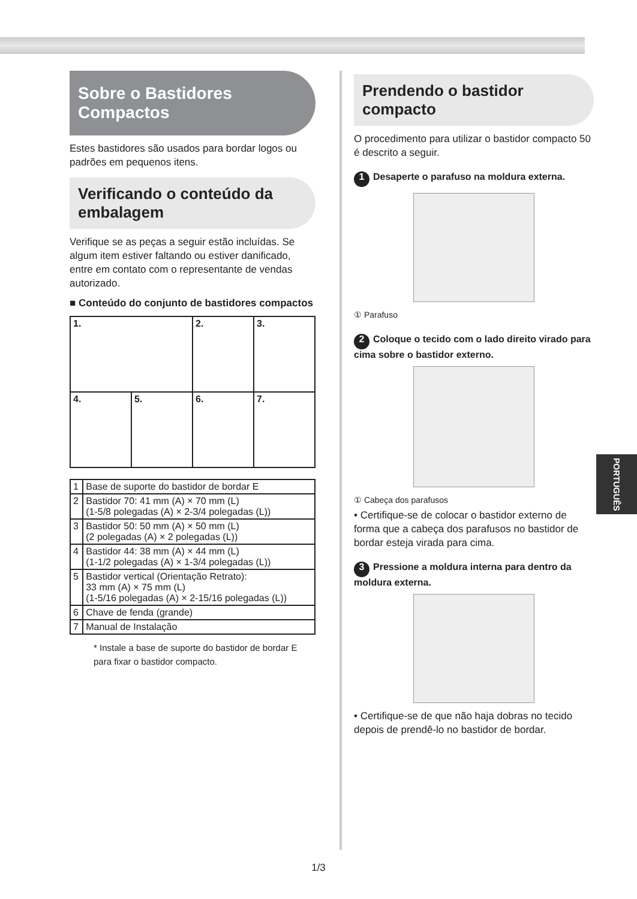Sobre o Bastidores Compactos
Estes bastidores são usados para bordar logos ou padrões em pequenos itens.
Verificando o conteúdo da embalagem
Verifique se as peças a seguir estão incluídas. Se algum item estiver faltando ou estiver danificado, entre em contato com o representante de vendas autorizado.
■ Conteúdo do conjunto de bastidores compactos
| 1. | | 2. | 3. |
| 4. | 5. | 6. | 7. |
| 1 | Base de suporte do bastidor de bordar E |
| 2 | Bastidor 70: 41 mm (A) × 70 mm (L) (1-5/8 polegadas (A) × 2-3/4 polegadas (L)) |
| 3 | Bastidor 50: 50 mm (A) × 50 mm (L) (2 polegadas (A) × 2 polegadas (L)) |
| 4 | Bastidor 44: 38 mm (A) × 44 mm (L) (1-1/2 polegadas (A) × 1-3/4 polegadas (L)) |
| 5 | Bastidor vertical (Orientação Retrato): 33 mm (A) × 75 mm (L) (1-5/16 polegadas (A) × 2-15/16 polegadas (L)) |
| 6 | Chave de fenda (grande) |
| 7 | Manual de Instalação |
* Instale a base de suporte do bastidor de bordar E para fixar o bastidor compacto.
Prendendo o bastidor compacto
O procedimento para utilizar o bastidor compacto 50 é descrito a seguir.
1 Desaperte o parafuso na moldura externa.
① Parafuso
2 Coloque o tecido com o lado direito virado para cima sobre o bastidor externo.
① Cabeça dos parafusos
• Certifique-se de colocar o bastidor externo de forma que a cabeça dos parafusos no bastidor de bordar esteja virada para cima.
3 Pressione a moldura interna para dentro da moldura externa.
• Certifique-se de que não haja dobras no tecido depois de prendê-lo no bastidor de bordar.
PORTUGUÊS
1/3